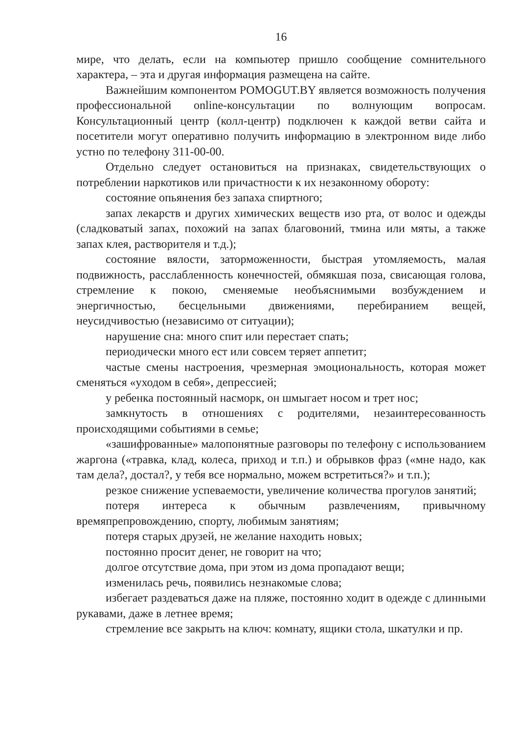16
мире, что делать, если на компьютер пришло сообщение сомнительного характера, – эта и другая информация размещена на сайте.
Важнейшим компонентом POMOGUT.BY является возможность получения профессиональной online-консультации по волнующим вопросам. Консультационный центр (колл-центр) подключен к каждой ветви сайта и посетители могут оперативно получить информацию в электронном виде либо устно по телефону 311-00-00.
Отдельно следует остановиться на признаках, свидетельствующих о потреблении наркотиков или причастности к их незаконному обороту:
состояние опьянения без запаха спиртного;
запах лекарств и других химических веществ изо рта, от волос и одежды (сладковатый запах, похожий на запах благовоний, тмина или мяты, а также запах клея, растворителя и т.д.);
состояние вялости, заторможенности, быстрая утомляемость, малая подвижность, расслабленность конечностей, обмякшая поза, свисающая голова, стремление к покою, сменяемые необъяснимыми возбуждением и энергичностью, бесцельными движениями, перебиранием вещей, неусидчивостью (независимо от ситуации);
нарушение сна: много спит или перестает спать;
периодически много ест или совсем теряет аппетит;
частые смены настроения, чрезмерная эмоциональность, которая может сменяться «уходом в себя», депрессией;
у ребенка постоянный насморк, он шмыгает носом и трет нос;
замкнутость в отношениях с родителями, незаинтересованность происходящими событиями в семье;
«зашифрованные» малопонятные разговоры по телефону с использованием жаргона («травка, клад, колеса, приход и т.п.) и обрывков фраз («мне надо, как там дела?, достал?, у тебя все нормально, можем встретиться?» и т.п.);
резкое снижение успеваемости, увеличение количества прогулов занятий;
потеря интереса к обычным развлечениям, привычному времяпрепровождению, спорту, любимым занятиям;
потеря старых друзей, не желание находить новых;
постоянно просит денег, не говорит на что;
долгое отсутствие дома, при этом из дома пропадают вещи;
изменилась речь, появились незнакомые слова;
избегает раздеваться даже на пляже, постоянно ходит в одежде с длинными рукавами, даже в летнее время;
стремление все закрыть на ключ: комнату, ящики стола, шкатулки и пр.